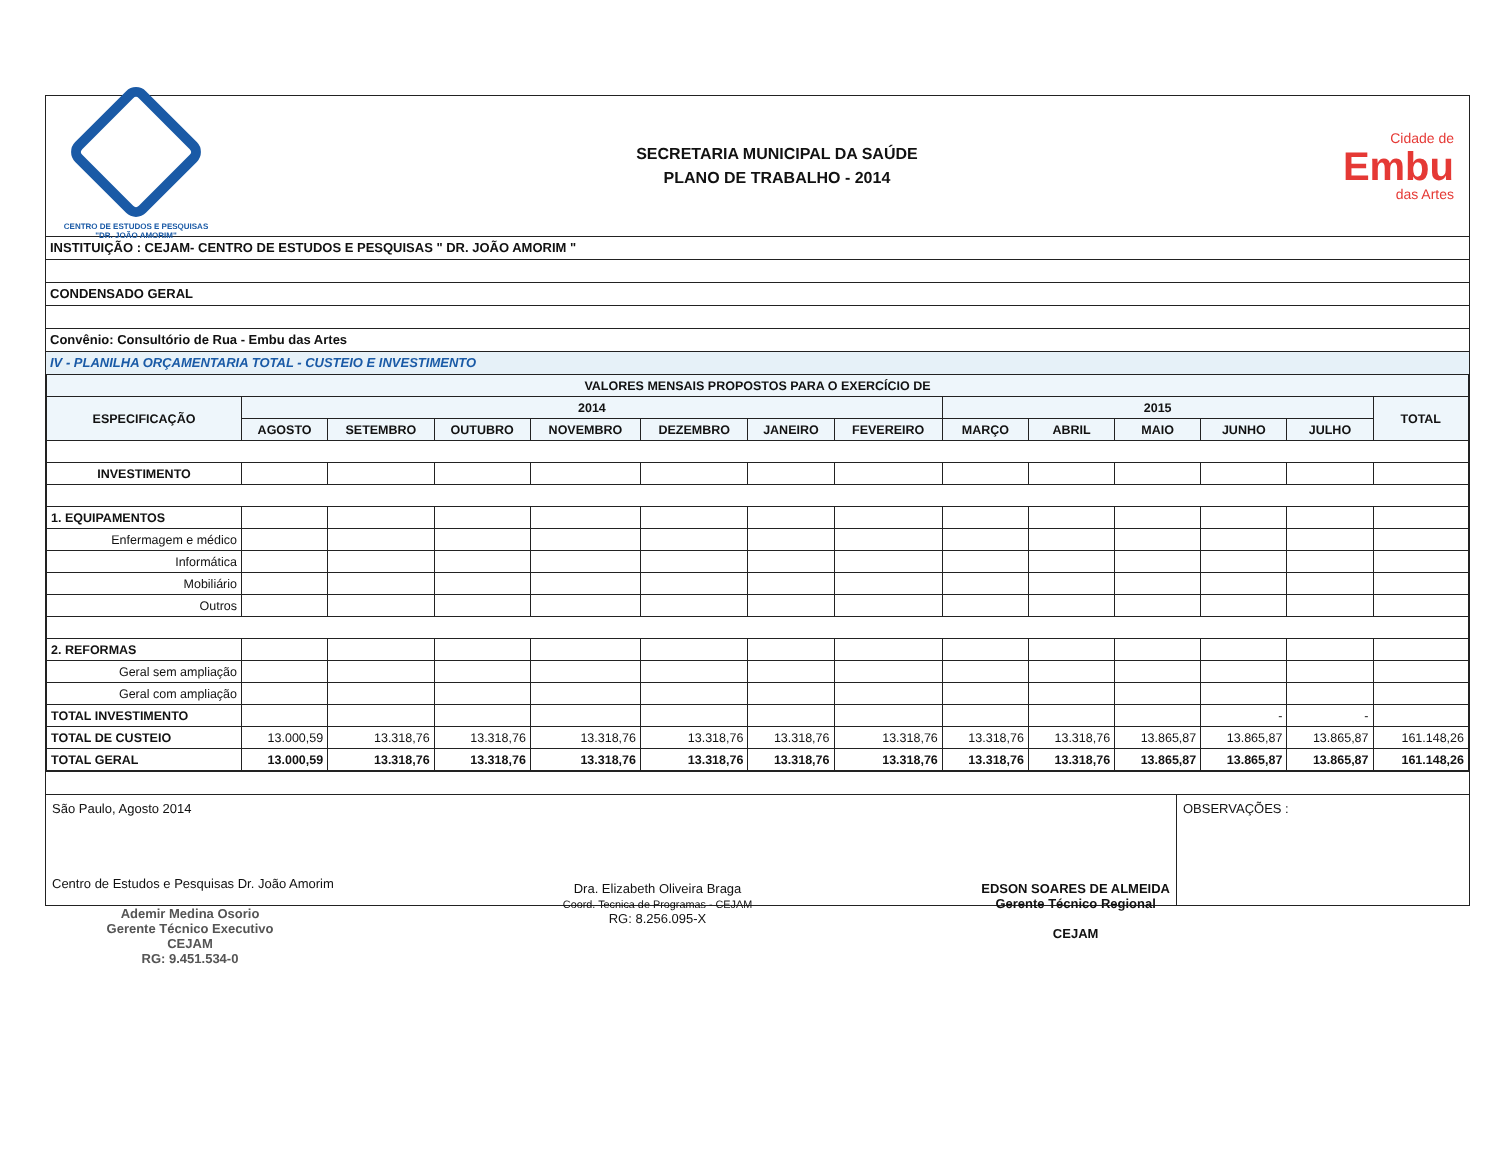CENTRO DE ESTUDOS E PESQUISAS
"DR. JOÃO AMORIM"
SECRETARIA MUNICIPAL DA SAÚDE
PLANO DE TRABALHO - 2014
Cidade de
Embu
das Artes
INSTITUIÇÃO : CEJAM- CENTRO DE ESTUDOS E PESQUISAS " DR. JOÃO AMORIM "
CONDENSADO GERAL
Convênio: Consultório de Rua - Embu das Artes
IV - PLANILHA ORÇAMENTARIA TOTAL - CUSTEIO E INVESTIMENTO
| VALORES MENSAIS PROPOSTOS PARA O EXERCÍCIO DE | | | | | | | | | | | | | |
| --- | --- | --- | --- | --- | --- | --- | --- | --- | --- | --- | --- | --- | --- |
| ESPECIFICAÇÃO | 2014 | | | | | | | 2015 | | | | | TOTAL |
| | AGOSTO | SETEMBRO | OUTUBRO | NOVEMBRO | DEZEMBRO | JANEIRO | FEVEREIRO | MARÇO | ABRIL | MAIO | JUNHO | JULHO | |
| INVESTIMENTO | | | | | | | | | | | | | |
| 1. EQUIPAMENTOS | | | | | | | | | | | | | |
| Enfermagem e médico | | | | | | | | | | | | | |
| Informática | | | | | | | | | | | | | |
| Mobiliário | | | | | | | | | | | | | |
| Outros | | | | | | | | | | | | | |
| 2. REFORMAS | | | | | | | | | | | | | |
| Geral sem ampliação | | | | | | | | | | | | | |
| Geral com ampliação | | | | | | | | | | | | | |
| TOTAL INVESTIMENTO | | | | | | | | | | | - | - | |
| TOTAL DE CUSTEIO | 13.000,59 | 13.318,76 | 13.318,76 | 13.318,76 | 13.318,76 | 13.318,76 | 13.318,76 | 13.318,76 | 13.318,76 | 13.865,87 | 13.865,87 | 13.865,87 | 161.148,26 |
| TOTAL GERAL | 13.000,59 | 13.318,76 | 13.318,76 | 13.318,76 | 13.318,76 | 13.318,76 | 13.318,76 | 13.318,76 | 13.318,76 | 13.865,87 | 13.865,87 | 13.865,87 | 161.148,26 |
São Paulo, Agosto 2014
Centro de Estudos e Pesquisas Dr. João Amorim
Dra. Elizabeth Oliveira Braga
Coord. Tecnica de Programas - CEJAM
RG: 8.256.095-X
EDSON SOARES DE ALMEIDA
Gerente Técnico Regional
CEJAM
OBSERVAÇÕES :
Ademir Medina Osorio
Gerente Técnico Executivo
CEJAM
RG: 9.451.534-0